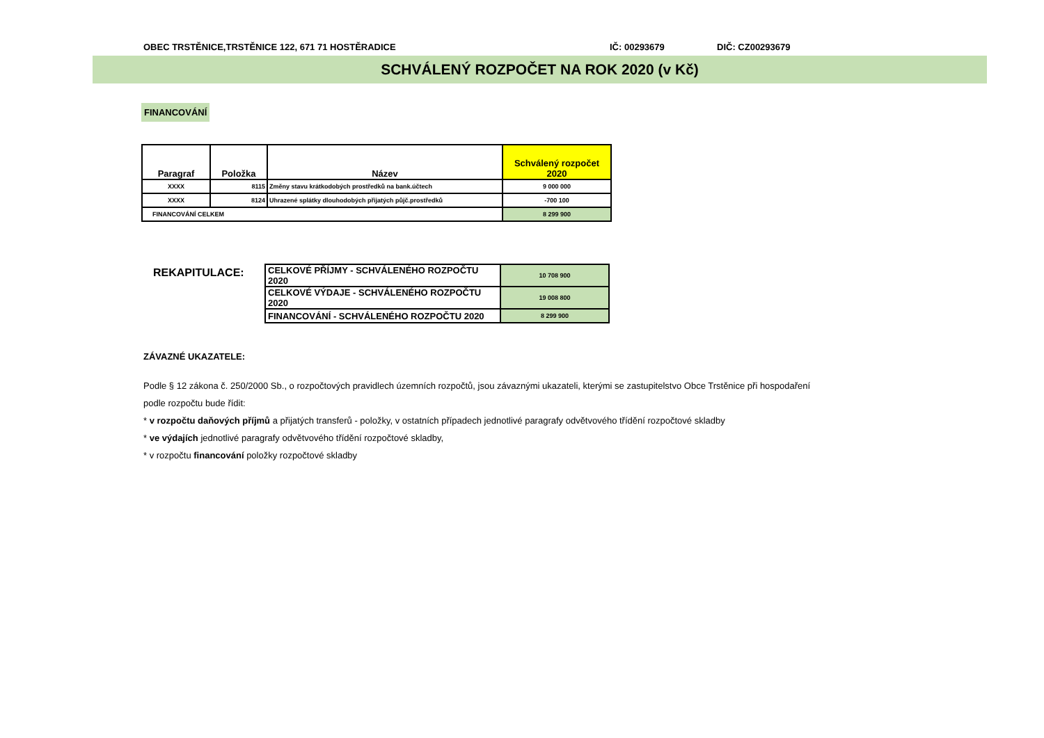OBEC TRSTĚNICE,TRSTĚNICE 122, 671 71 HOSTĚRADICE IČ: 00293679 DIČ: CZ00293679
SCHVÁLENÝ ROZPOČET NA ROK 2020 (v Kč)
FINANCOVÁNÍ
| Paragraf | Položka | Název | Schválený rozpočet 2020 |
| --- | --- | --- | --- |
| XXXX | 8115 | Změny stavu krátkodobých prostředků na bank.účtech | 9 000 000 |
| XXXX | 8124 | Uhrazené splátky dlouhodobých přijatých půjč.prostředků | -700 100 |
| FINANCOVÁNÍ CELKEM | | | 8 299 900 |
REKAPITULACE:
| CELKOVÉ PŘÍJMY - SCHVÁLENÉHO ROZPOČTU 2020 | 10 708 900 |
| CELKOVÉ VÝDAJE - SCHVÁLENÉHO ROZPOČTU 2020 | 19 008 800 |
| FINANCOVÁNÍ - SCHVÁLENÉHO ROZPOČTU 2020 | 8 299 900 |
ZÁVAZNÉ UKAZATELE:
Podle § 12 zákona č. 250/2000 Sb., o rozpočtových pravidlech územních rozpočtů, jsou závaznými ukazateli, kterými se zastupitelstvo Obce Trstěnice při hospodaření
podle rozpočtu bude řídit:
* v rozpočtu daňových příjmů a přijatých transferů - položky, v ostatních případech jednotlivé paragrafy odvětvového třídění rozpočtové skladby
* ve výdajích jednotlivé paragrafy odvětvového třídění rozpočtové skladby,
* v rozpočtu financování položky rozpočtové skladby